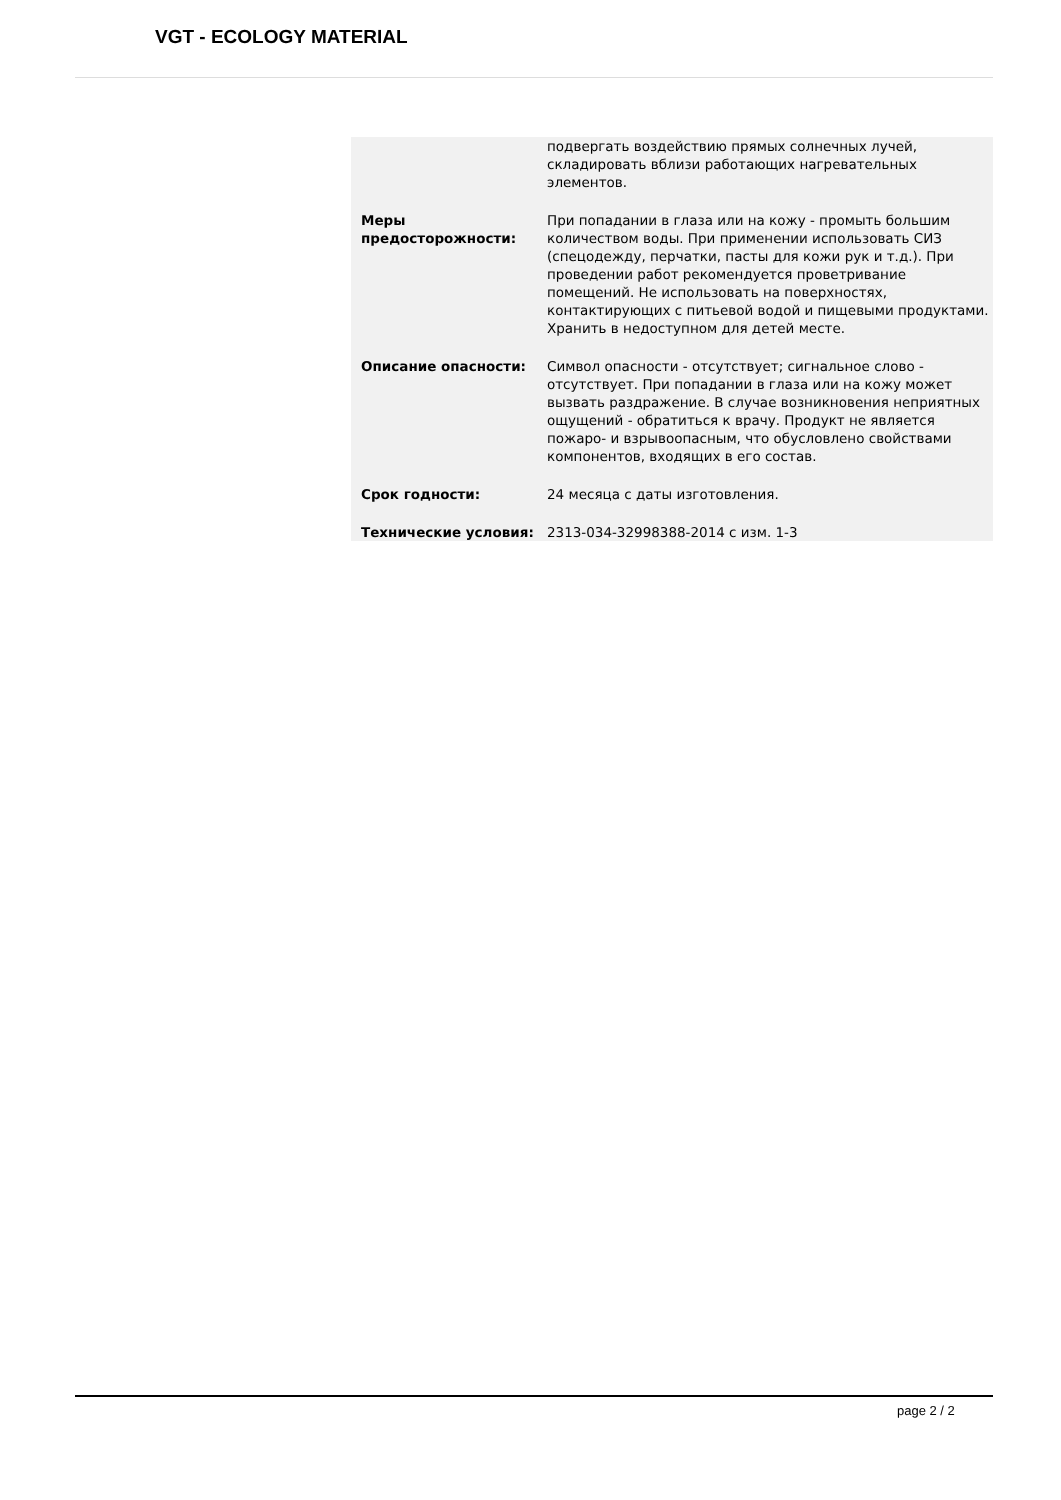VGT - ECOLOGY MATERIAL
| | подвергать воздействию прямых солнечных лучей, складировать вблизи работающих нагревательных элементов. |
| Меры предосторожности: | При попадании в глаза или на кожу - промыть большим количеством воды. При применении использовать СИЗ (спецодежду, перчатки, пасты для кожи рук и т.д.). При проведении работ рекомендуется проветривание помещений. Не использовать на поверхностях, контактирующих с питьевой водой и пищевыми продуктами. Хранить в недоступном для детей месте. |
| Описание опасности: | Символ опасности - отсутствует; сигнальное слово - отсутствует. При попадании в глаза или на кожу может вызвать раздражение. В случае возникновения неприятных ощущений - обратиться к врачу. Продукт не является пожаро- и взрывоопасным, что обусловлено свойствами компонентов, входящих в его состав. |
| Срок годности: | 24 месяца с даты изготовления. |
| Технические условия: | 2313-034-32998388-2014 с изм. 1-3 |
page 2 / 2